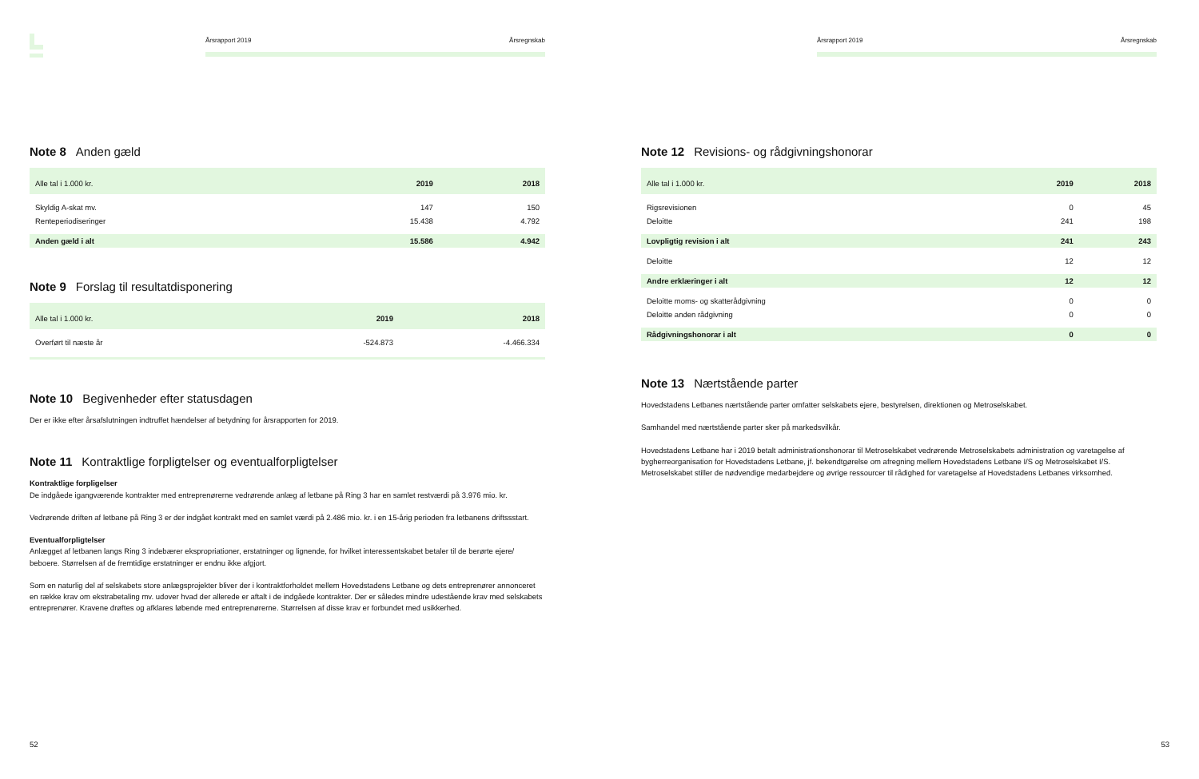Årsrapport 2019 Årsregnskab
Note 8 Anden gæld
| Alle tal i 1.000 kr. | 2019 | 2018 |
| --- | --- | --- |
| Skyldig A-skat mv. | 147 | 150 |
| Renteperiodiseringer | 15.438 | 4.792 |
| Anden gæld i alt | 15.586 | 4.942 |
Note 9 Forslag til resultatdisponering
| Alle tal i 1.000 kr. | 2019 | 2018 |
| --- | --- | --- |
| Overført til næste år | -524.873 | -4.466.334 |
Note 10 Begivenheder efter statusdagen
Der er ikke efter årsafslutningen indtruffet hændelser af betydning for årsrapporten for 2019.
Note 11 Kontraktlige forpligtelser og eventualforpligtelser
Kontraktlige forpligelser
De indgåede igangværende kontrakter med entreprenørerne vedrørende anlæg af letbane på Ring 3 har en samlet restværdi på 3.976 mio. kr.
Vedrørende driften af letbane på Ring 3 er der indgået kontrakt med en samlet værdi på 2.486 mio. kr. i en 15-årig perioden fra letbanens driftssstart.
Eventualforpligtelser
Anlægget af letbanen langs Ring 3 indebærer ekspropriationer, erstatninger og lignende, for hvilket interessentskabet betaler til de berørte ejere/ beboere. Størrelsen af de fremtidige erstatninger er endnu ikke afgjort.
Som en naturlig del af selskabets store anlægsprojekter bliver der i kontraktforholdet mellem Hovedstadens Letbane og dets entreprenører annonceret en række krav om ekstrabetaling mv. udover hvad der allerede er aftalt i de indgåede kontrakter. Der er således mindre udestående krav med selskabets entreprenører. Kravene drøftes og afklares løbende med entreprenørerne. Størrelsen af disse krav er forbundet med usikkerhed.
52
Årsrapport 2019 Årsregnskab
Note 12 Revisions- og rådgivningshonorar
| Alle tal i 1.000 kr. | 2019 | 2018 |
| --- | --- | --- |
| Rigsrevisionen | 0 | 45 |
| Deloitte | 241 | 198 |
| Lovpligtig revision i alt | 241 | 243 |
| Deloitte | 12 | 12 |
| Andre erklæringer i alt | 12 | 12 |
| Deloitte moms- og skatterådgivning | 0 | 0 |
| Deloitte anden rådgivning | 0 | 0 |
| Rådgivningshonorar i alt | 0 | 0 |
Note 13 Nærtstående parter
Hovedstadens Letbanes nærtstående parter omfatter selskabets ejere, bestyrelsen, direktionen og Metroselskabet.
Samhandel med nærtstående parter sker på markedsvilkår.
Hovedstadens Letbane har i 2019 betalt administrationshonorar til Metroselskabet vedrørende Metroselskabets administration og varetagelse af bygherreorganisation for Hovedstadens Letbane, jf. bekendtgørelse om afregning mellem Hovedstadens Letbane I/S og Metroselskabet I/S. Metroselskabet stiller de nødvendige medarbejdere og øvrige ressourcer til rådighed for varetagelse af Hovedstadens Letbanes virksomhed.
53